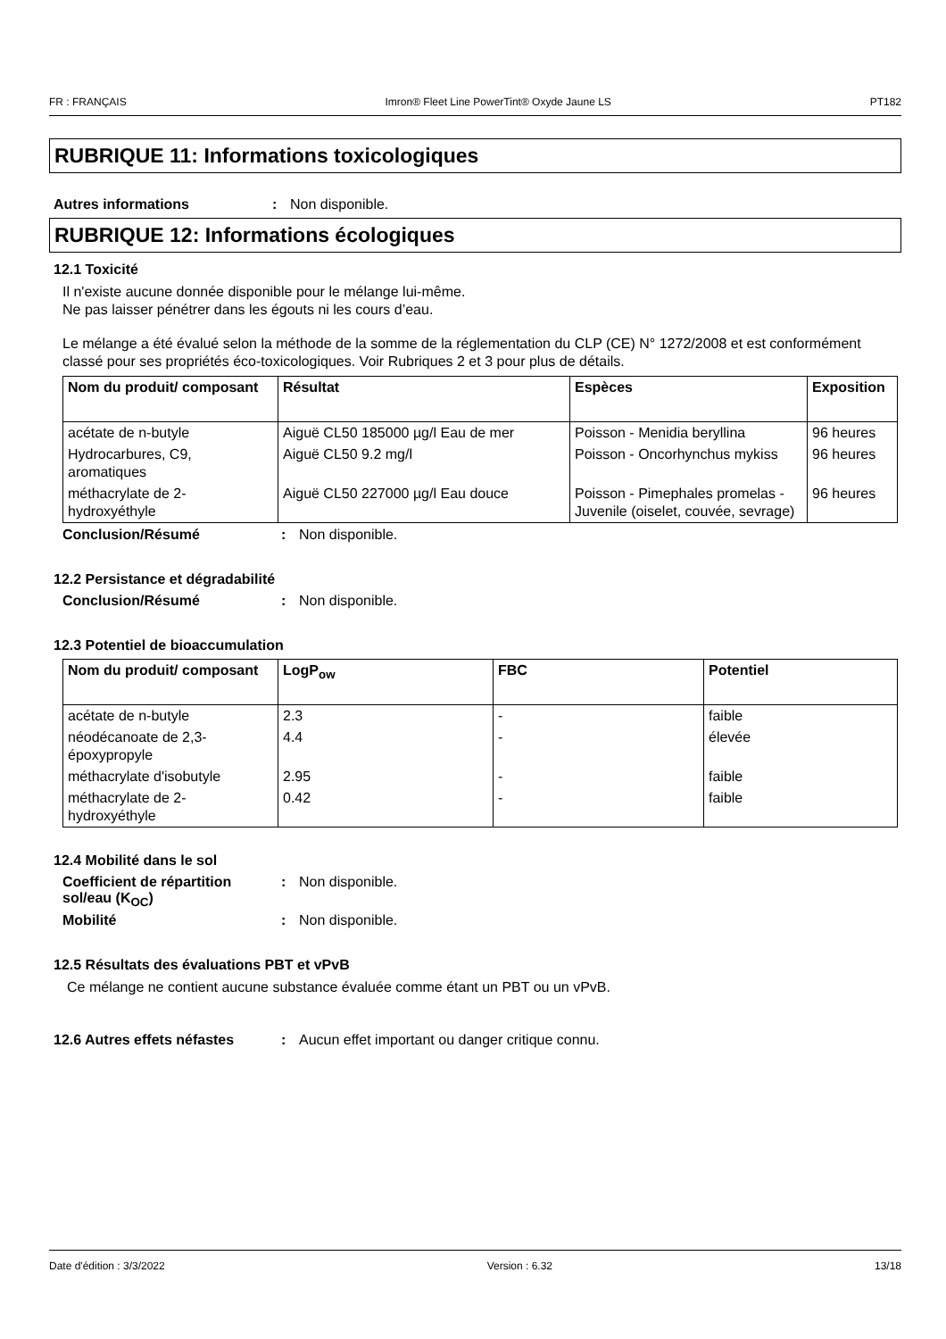FR : FRANÇAIS Imron® Fleet Line PowerTint® Oxyde Jaune LS PT182
RUBRIQUE 11: Informations toxicologiques
Autres informations: Non disponible.
RUBRIQUE 12: Informations écologiques
12.1 Toxicité
Il n'existe aucune donnée disponible pour le mélange lui-même.
Ne pas laisser pénétrer dans les égouts ni les cours d’eau.
Le mélange a été évalué selon la méthode de la somme de la réglementation du CLP (CE) N° 1272/2008 et est conformément classé pour ses propriétés éco-toxicologiques. Voir Rubriques 2 et 3 pour plus de détails.
| Nom du produit/ composant | Résultat | Espèces | Exposition |
| --- | --- | --- | --- |
| acétate de n-butyle | Aiguë CL50 185000 µg/l Eau de mer | Poisson - Menidia beryllina | 96 heures |
| Hydrocarbures, C9, aromatiques | Aiguë CL50 9.2 mg/l | Poisson - Oncorhynchus mykiss | 96 heures |
| méthacrylate de 2-hydroxyéthyle | Aiguë CL50 227000 µg/l Eau douce | Poisson - Pimephales promelas - Juvenile (oiselet, couvée, sevrage) | 96 heures |
Conclusion/Résumé: Non disponible.
12.2 Persistance et dégradabilité
Conclusion/Résumé: Non disponible.
12.3 Potentiel de bioaccumulation
| Nom du produit/ composant | LogP<sub>ow</sub> | FBC | Potentiel |
| --- | --- | --- | --- |
| acétate de n-butyle | 2.3 | - | faible |
| néodécanoate de 2,3-époxypropyle | 4.4 | - | élevée |
| méthacrylate d'isobutyle | 2.95 | - | faible |
| méthacrylate de 2-hydroxyéthyle | 0.42 | - | faible |
12.4 Mobilité dans le sol
Coefficient de répartition sol/eau (K<sub>OC</sub>): Non disponible.
Mobilité: Non disponible.
12.5 Résultats des évaluations PBT et vPvB
Ce mélange ne contient aucune substance évaluée comme étant un PBT ou un vPvB.
12.6 Autres effets néfastes: Aucun effet important ou danger critique connu.
Date d'édition : 3/3/2022 Version : 6.32 13/18